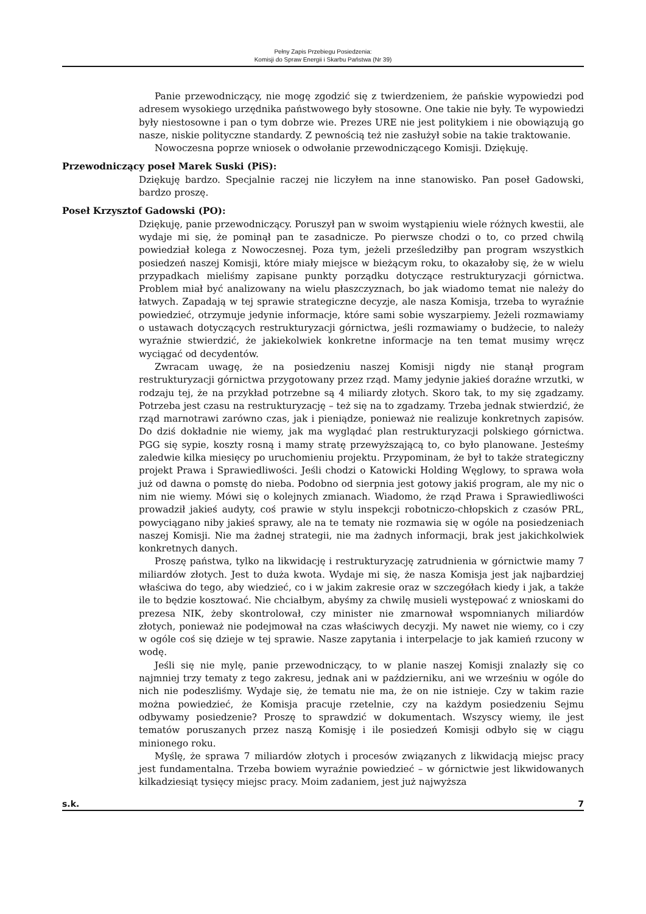Pełny Zapis Przebiegu Posiedzenia:
Komisji do Spraw Energii i Skarbu Państwa (Nr 39)
Panie przewodniczący, nie mogę zgodzić się z twierdzeniem, że pańskie wypowiedzi pod adresem wysokiego urzędnika państwowego były stosowne. One takie nie były. Te wypowiedzi były niestosowne i pan o tym dobrze wie. Prezes URE nie jest politykiem i nie obowiązują go nasze, niskie polityczne standardy. Z pewnością też nie zasłużył sobie na takie traktowanie.
Nowoczesna poprze wniosek o odwołanie przewodniczącego Komisji. Dziękuję.
Przewodniczący poseł Marek Suski (PiS):
Dziękuję bardzo. Specjalnie raczej nie liczyłem na inne stanowisko. Pan poseł Gadowski, bardzo proszę.
Poseł Krzysztof Gadowski (PO):
Dziękuję, panie przewodniczący. Poruszył pan w swoim wystąpieniu wiele różnych kwestii, ale wydaje mi się, że pominął pan te zasadnicze. Po pierwsze chodzi o to, co przed chwilą powiedział kolega z Nowoczesnej. Poza tym, jeżeli prześledziłby pan program wszystkich posiedzeń naszej Komisji, które miały miejsce w bieżącym roku, to okazałoby się, że w wielu przypadkach mieliśmy zapisane punkty porządku dotyczące restrukturyzacji górnictwa. Problem miał być analizowany na wielu płaszczyznach, bo jak wiadomo temat nie należy do łatwych. Zapadają w tej sprawie strategiczne decyzje, ale nasza Komisja, trzeba to wyraźnie powiedzieć, otrzymuje jedynie informacje, które sami sobie wyszarpiemy. Jeżeli rozmawiamy o ustawach dotyczących restrukturyzacji górnictwa, jeśli rozmawiamy o budżecie, to należy wyraźnie stwierdzić, że jakiekolwiek konkretne informacje na ten temat musimy wręcz wyciągać od decydentów.
Zwracam uwagę, że na posiedzeniu naszej Komisji nigdy nie stanął program restrukturyzacji górnictwa przygotowany przez rząd. Mamy jedynie jakieś doraźne wrzutki, w rodzaju tej, że na przykład potrzebne są 4 miliardy złotych. Skoro tak, to my się zgadzamy. Potrzeba jest czasu na restrukturyzację – też się na to zgadzamy. Trzeba jednak stwierdzić, że rząd marnotrawi zarówno czas, jak i pieniądze, ponieważ nie realizuje konkretnych zapisów. Do dziś dokładnie nie wiemy, jak ma wyglądać plan restrukturyzacji polskiego górnictwa. PGG się sypie, koszty rosną i mamy stratę przewyższającą to, co było planowane. Jesteśmy zaledwie kilka miesięcy po uruchomieniu projektu. Przypominam, że był to także strategiczny projekt Prawa i Sprawiedliwości. Jeśli chodzi o Katowicki Holding Węglowy, to sprawa woła już od dawna o pomstę do nieba. Podobno od sierpnia jest gotowy jakiś program, ale my nic o nim nie wiemy. Mówi się o kolejnych zmianach. Wiadomo, że rząd Prawa i Sprawiedliwości prowadził jakieś audyty, coś prawie w stylu inspekcji robotniczo-chłopskich z czasów PRL, powyciągano niby jakieś sprawy, ale na te tematy nie rozmawia się w ogóle na posiedzeniach naszej Komisji. Nie ma żadnej strategii, nie ma żadnych informacji, brak jest jakichkolwiek konkretnych danych.
Proszę państwa, tylko na likwidację i restrukturyzację zatrudnienia w górnictwie mamy 7 miliardów złotych. Jest to duża kwota. Wydaje mi się, że nasza Komisja jest jak najbardziej właściwa do tego, aby wiedzieć, co i w jakim zakresie oraz w szczegółach kiedy i jak, a także ile to będzie kosztować. Nie chciałbym, abyśmy za chwilę musieli występować z wnioskami do prezesa NIK, żeby skontrolował, czy minister nie zmarnował wspomnianych miliardów złotych, ponieważ nie podejmował na czas właściwych decyzji. My nawet nie wiemy, co i czy w ogóle coś się dzieje w tej sprawie. Nasze zapytania i interpelacje to jak kamień rzucony w wodę.
Jeśli się nie mylę, panie przewodniczący, to w planie naszej Komisji znalazły się co najmniej trzy tematy z tego zakresu, jednak ani w październiku, ani we wrześniu w ogóle do nich nie podeszliśmy. Wydaje się, że tematu nie ma, że on nie istnieje. Czy w takim razie można powiedzieć, że Komisja pracuje rzetelnie, czy na każdym posiedzeniu Sejmu odbywamy posiedzenie? Proszę to sprawdzić w dokumentach. Wszyscy wiemy, ile jest tematów poruszanych przez naszą Komisję i ile posiedzeń Komisji odbyło się w ciągu minionego roku.
Myślę, że sprawa 7 miliardów złotych i procesów związanych z likwidacją miejsc pracy jest fundamentalna. Trzeba bowiem wyraźnie powiedzieć – w górnictwie jest likwidowanych kilkadziesiąt tysięcy miejsc pracy. Moim zadaniem, jest już najwyższa
s.k. 7